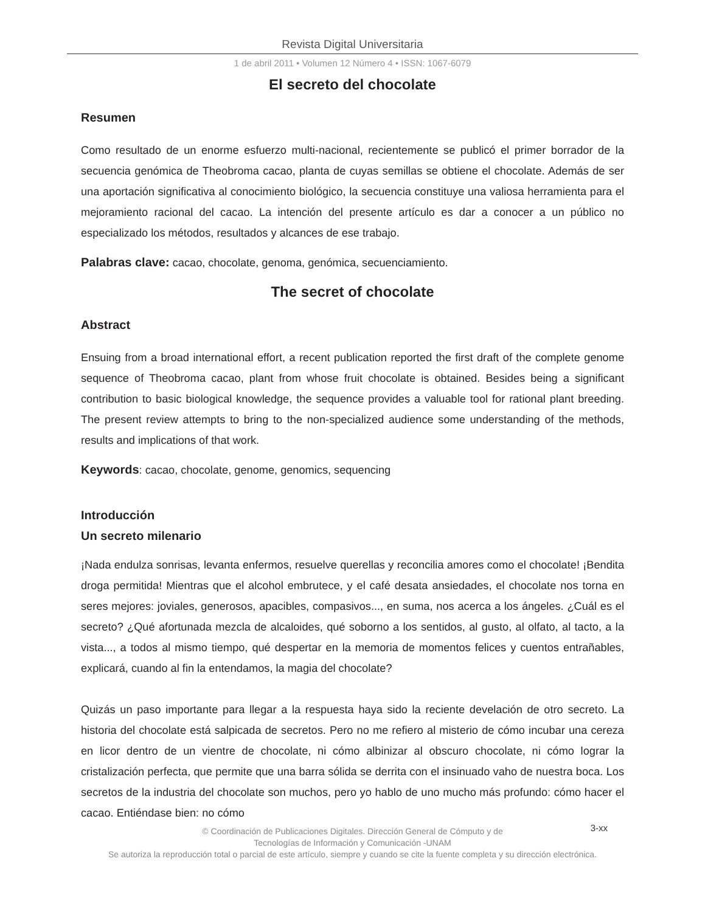Revista Digital Universitaria
1 de abril 2011 • Volumen 12 Número 4 • ISSN: 1067-6079
El secreto del chocolate
Resumen
Como resultado de un enorme esfuerzo multi-nacional, recientemente se publicó el primer borrador de la secuencia genómica de Theobroma cacao, planta de cuyas semillas se obtiene el chocolate. Además de ser una aportación significativa al conocimiento biológico, la secuencia constituye una valiosa herramienta para el mejoramiento racional del cacao. La intención del presente artículo es dar a conocer a un público no especializado los métodos, resultados y alcances de ese trabajo.
Palabras clave: cacao, chocolate, genoma, genómica, secuenciamiento.
The secret of chocolate
Abstract
Ensuing from a broad international effort, a recent publication reported the first draft of the complete genome sequence of Theobroma cacao, plant from whose fruit chocolate is obtained. Besides being a significant contribution to basic biological knowledge, the sequence provides a valuable tool for rational plant breeding. The present review attempts to bring to the non-specialized audience some understanding of the methods, results and implications of that work.
Keywords: cacao, chocolate, genome, genomics, sequencing
Introducción
Un secreto milenario
¡Nada endulza sonrisas, levanta enfermos, resuelve querellas y reconcilia amores como el chocolate! ¡Bendita droga permitida! Mientras que el alcohol embrutece, y el café desata ansiedades, el chocolate nos torna en seres mejores: joviales, generosos, apacibles, compasivos..., en suma, nos acerca a los ángeles. ¿Cuál es el secreto? ¿Qué afortunada mezcla de alcaloides, qué soborno a los sentidos, al gusto, al olfato, al tacto, a la vista..., a todos al mismo tiempo, qué despertar en la memoria de momentos felices y cuentos entrañables, explicará, cuando al fin la entendamos, la magia del chocolate?
Quizás un paso importante para llegar a la respuesta haya sido la reciente develación de otro secreto. La historia del chocolate está salpicada de secretos. Pero no me refiero al misterio de cómo incubar una cereza en licor dentro de un vientre de chocolate, ni cómo albinizar al obscuro chocolate, ni cómo lograr la cristalización perfecta, que permite que una barra sólida se derrita con el insinuado vaho de nuestra boca. Los secretos de la industria del chocolate son muchos, pero yo hablo de uno mucho más profundo: cómo hacer el cacao. Entiéndase bien: no cómo
3-xx © Coordinación de Publicaciones Digitales. Dirección General de Cómputo y de
Tecnologías de Información y Comunicación -UNAM
Se autoriza la reproducción total o parcial de este artículo, siempre y cuando se cite la fuente completa y su dirección electrónica.